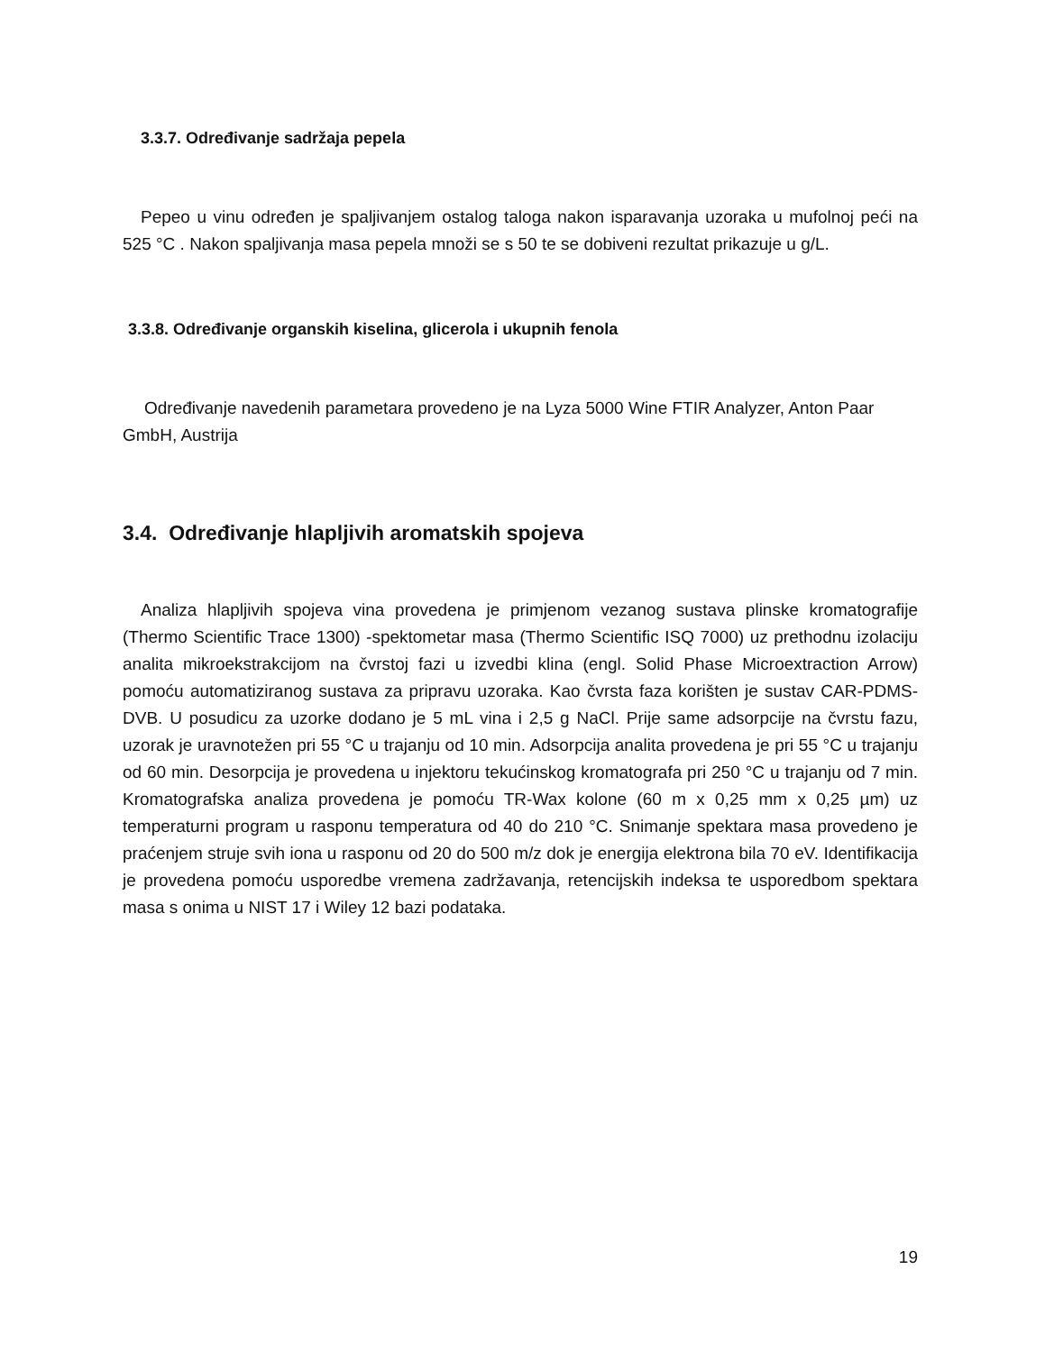3.3.7. Određivanje sadržaja pepela
Pepeo u vinu određen je spaljivanjem ostalog taloga nakon isparavanja uzoraka u mufolnoj peći na 525 °C . Nakon spaljivanja masa pepela množi se s 50 te se dobiveni rezultat prikazuje u g/L.
3.3.8. Određivanje organskih kiselina, glicerola i ukupnih fenola
Određivanje navedenih parametara provedeno je na Lyza 5000 Wine FTIR Analyzer, Anton Paar GmbH, Austrija
3.4. Određivanje hlapljivih aromatskih spojeva
Analiza hlapljivih spojeva vina provedena je primjenom vezanog sustava plinske kromatografije (Thermo Scientific Trace 1300) -spektometar masa (Thermo Scientific ISQ 7000) uz prethodnu izolaciju analita mikroekstrakcijom na čvrstoj fazi u izvedbi klina (engl. Solid Phase Microextraction Arrow) pomoću automatiziranog sustava za pripravu uzoraka. Kao čvrsta faza korišten je sustav CAR-PDMS-DVB. U posudicu za uzorke dodano je 5 mL vina i 2,5 g NaCl. Prije same adsorpcije na čvrstu fazu, uzorak je uravnotežen pri 55 °C u trajanju od 10 min. Adsorpcija analita provedena je pri 55 °C u trajanju od 60 min. Desorpcija je provedena u injektoru tekućinskog kromatografa pri 250 °C u trajanju od 7 min. Kromatografska analiza provedena je pomoću TR-Wax kolone (60 m x 0,25 mm x 0,25 µm) uz temperaturni program u rasponu temperatura od 40 do 210 °C. Snimanje spektara masa provedeno je praćenjem struje svih iona u rasponu od 20 do 500 m/z dok je energija elektrona bila 70 eV. Identifikacija je provedena pomoću usporedbe vremena zadržavanja, retencijskih indeksa te usporedbom spektara masa s onima u NIST 17 i Wiley 12 bazi podataka.
19